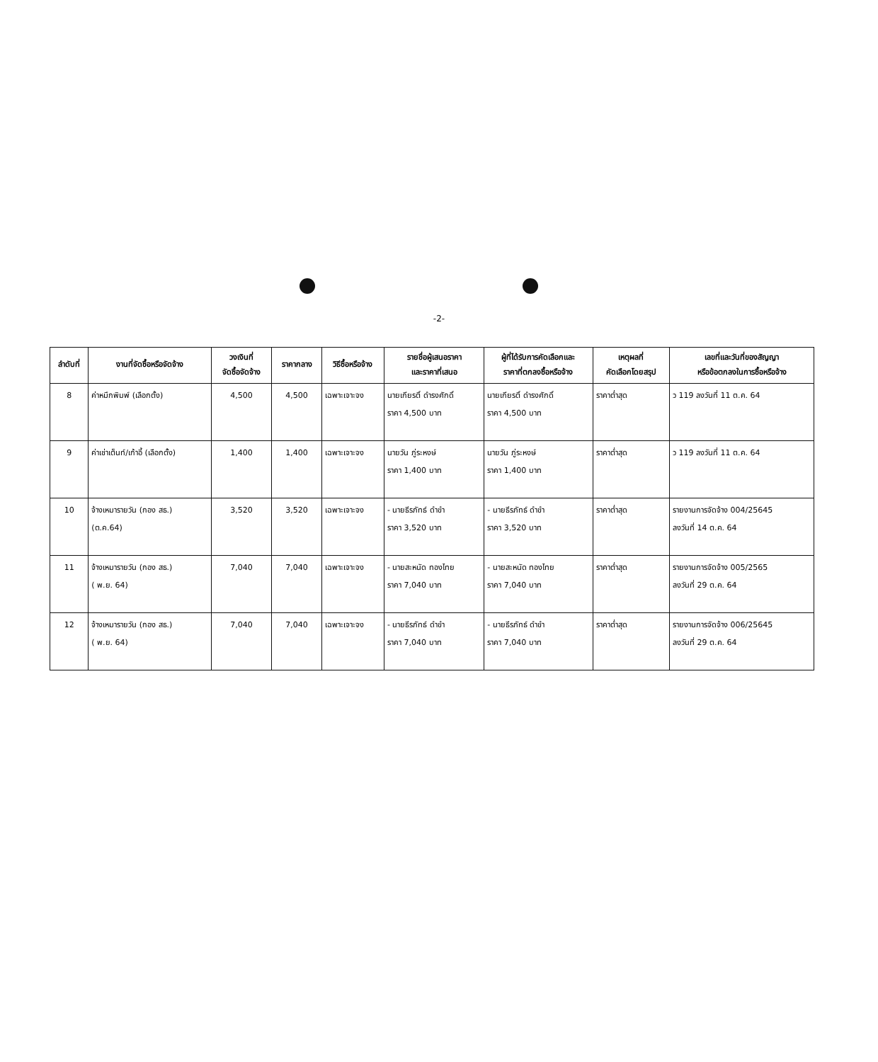-2-
| ลำดับที่ | งานที่จัดซื้อหรือจัดจ้าง | วงเงินที่ จัดซื้อจัดจ้าง | ราคากลาง | วิธีซื้อหรือจ้าง | รายชื่อผู้เสนอราคา และราคาที่เสนอ | ผู้ที่ได้รับการคัดเลือกและ ราคาที่ตกลงซื้อหรือจ้าง | เหตุผลที่ คัดเลือกโดยสรุป | เลขที่และวันที่ของสัญญา หรือข้อตกลงในการซื้อหรือจ้าง |
| --- | --- | --- | --- | --- | --- | --- | --- | --- |
| 8 | ค่าหมึกพิมพ์ (เลือกตั้ง) | 4,500 | 4,500 | เฉพาะเจาะจง | นายเกียรติ์ ดำรงศักดิ์ ราคา 4,500 บาท | นายเกียรติ์ ดำรงศักดิ์ ราคา 4,500 บาท | ราคาต่ำสุด | ว 119 ลงวันที่ 11 ต.ค. 64 |
| 9 | ค่าเช่าเต็นท์/เก้าอี้ (เลือกตั้ง) | 1,400 | 1,400 | เฉพาะเจาะจง | นายวัน ภู่ระหงษ์ ราคา 1,400 บาท | นายวัน ภู่ระหงษ์ ราคา 1,400 บาท | ราคาต่ำสุด | ว 119 ลงวันที่ 11 ต.ค. 64 |
| 10 | จ้างเหมารายวัน (กอง สธ.) (ต.ค.64) | 3,520 | 3,520 | เฉพาะเจาะจง | - นายธีรภัทธ์ ดำขำ ราคา 3,520 บาท | - นายธีรภัทธ์ ดำขำ ราคา 3,520 บาท | ราคาต่ำสุด | รายงานการจัดจ้าง 004/25645 ลงวันที่ 14 ต.ค. 64 |
| 11 | จ้างเหมารายวัน (กอง สธ.) ( พ.ย. 64) | 7,040 | 7,040 | เฉพาะเจาะจง | - นายสะหนัด ทองไทย ราคา 7,040 บาท | - นายสะหนัด ทองไทย ราคา 7,040 บาท | ราคาต่ำสุด | รายงานการจัดจ้าง 005/2565 ลงวันที่ 29 ต.ค. 64 |
| 12 | จ้างเหมารายวัน (กอง สธ.) ( พ.ย. 64) | 7,040 | 7,040 | เฉพาะเจาะจง | - นายธีรภัทธ์ ดำขำ ราคา 7,040 บาท | - นายธีรภัทธ์ ดำขำ ราคา 7,040 บาท | ราคาต่ำสุด | รายงานการจัดจ้าง 006/25645 ลงวันที่ 29 ต.ค. 64 |